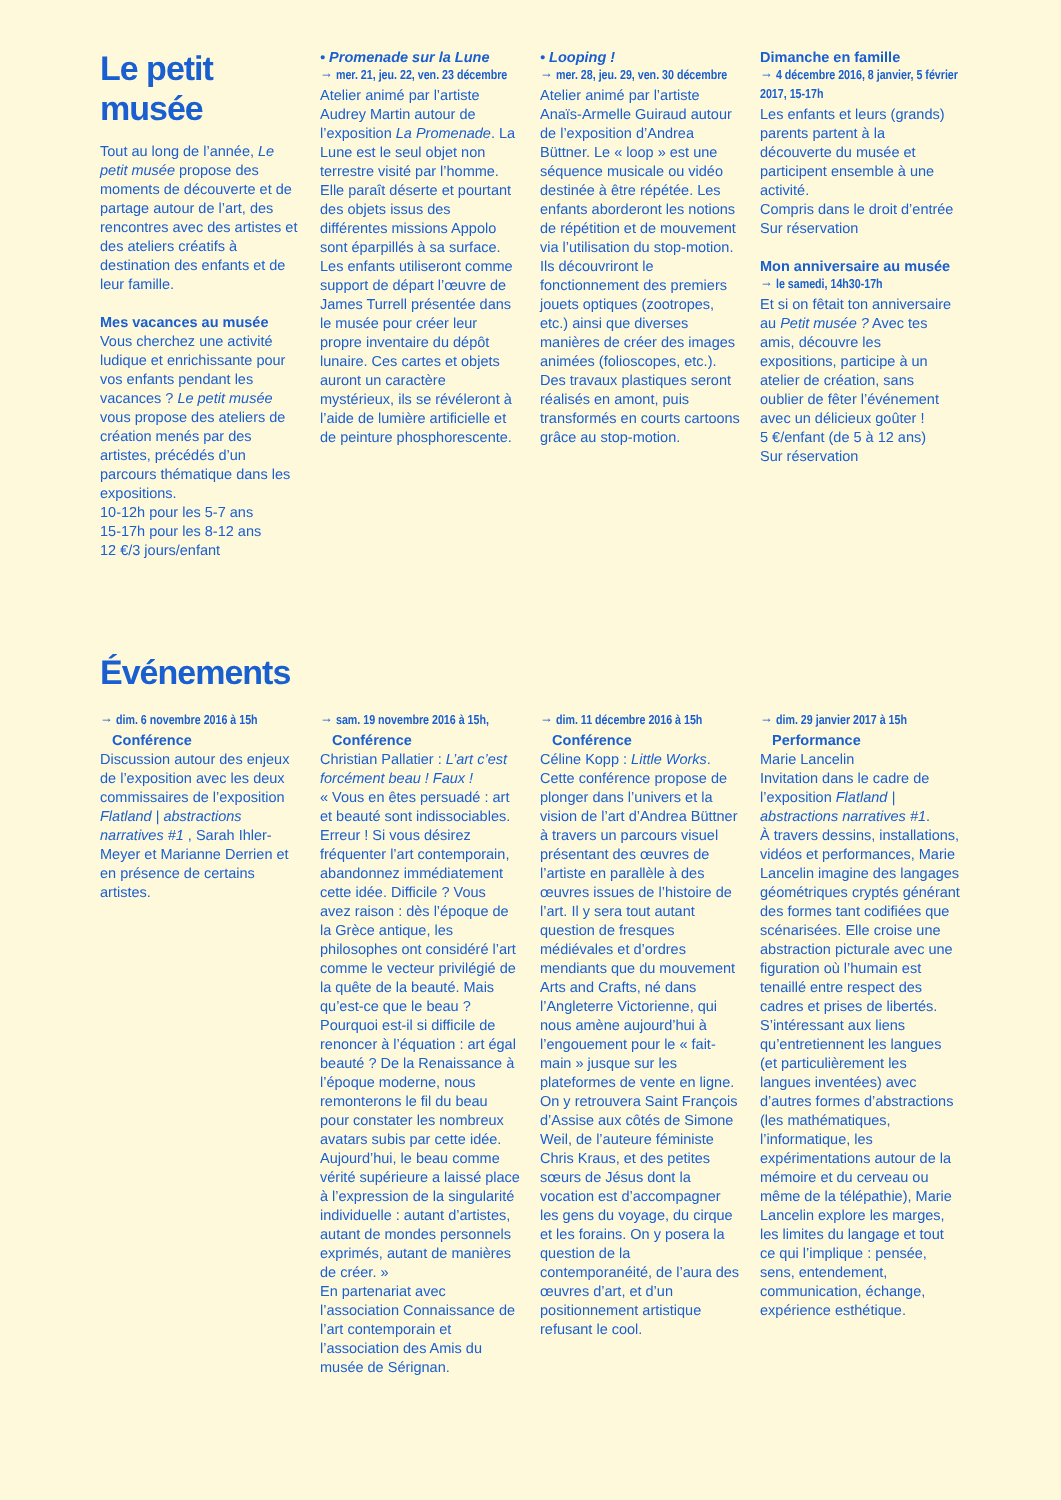Le petit musée
Tout au long de l’année, Le petit musée propose des moments de découverte et de partage autour de l’art, des rencontres avec des artistes et des ateliers créatifs à destination des enfants et de leur famille.
Mes vacances au musée
Vous cherchez une activité ludique et enrichissante pour vos enfants pendant les vacances ? Le petit musée vous propose des ateliers de création menés par des artistes, précédés d’un parcours thématique dans les expositions.
10-12h pour les 5-7 ans
15-17h pour les 8-12 ans
12 €/3 jours/enfant
• Promenade sur la Lune
→ mer. 21, jeu. 22, ven. 23 décembre
Atelier animé par l’artiste Audrey Martin autour de l’exposition La Promenade. La Lune est le seul objet non terrestre visité par l’homme. Elle paraît déserte et pourtant des objets issus des différentes missions Appolo sont éparpillés à sa surface. Les enfants utiliseront comme support de départ l’œuvre de James Turrell présentée dans le musée pour créer leur propre inventaire du dépôt lunaire. Ces cartes et objets auront un caractère mystérieux, ils se révéleront à l’aide de lumière artificielle et de peinture phosphorescente.
• Looping !
→ mer. 28, jeu. 29, ven. 30 décembre
Atelier animé par l’artiste Anaïs-Armelle Guiraud autour de l’exposition d’Andrea Büttner. Le « loop » est une séquence musicale ou vidéo destinée à être répétée. Les enfants aborderont les notions de répétition et de mouvement via l’utilisation du stop-motion. Ils découvriront le fonctionnement des premiers jouets optiques (zootropes, etc.) ainsi que diverses manières de créer des images animées (folioscopes, etc.). Des travaux plastiques seront réalisés en amont, puis transformés en courts cartoons grâce au stop-motion.
Dimanche en famille
→ 4 décembre 2016, 8 janvier, 5 février 2017, 15-17h
Les enfants et leurs (grands) parents partent à la découverte du musée et participent ensemble à une activité.
Compris dans le droit d’entrée
Sur réservation
Mon anniversaire au musée
→ le samedi, 14h30-17h
Et si on fêtait ton anniversaire au Petit musée ? Avec tes amis, découvre les expositions, participe à un atelier de création, sans oublier de fêter l’événement avec un délicieux goûter !
5 €/enfant (de 5 à 12 ans)
Sur réservation
Événements
→ dim. 6 novembre 2016 à 15h
Conférence
Discussion autour des enjeux de l’exposition avec les deux commissaires de l’exposition Flatland | abstractions narratives #1 , Sarah Ihler-Meyer et Marianne Derrien et en présence de certains artistes.
→ sam. 19 novembre 2016 à 15h,
Conférence
Christian Pallatier : L’art c’est forcément beau ! Faux !
« Vous en êtes persuadé : art et beauté sont indissociables. Erreur ! Si vous désirez fréquenter l’art contemporain, abandonnez immédiatement cette idée. Difficile ? Vous avez raison : dès l’époque de la Grèce antique, les philosophes ont considéré l’art comme le vecteur privilégié de la quête de la beauté. Mais qu’est-ce que le beau ? Pourquoi est-il si difficile de renoncer à l’équation : art égal beauté ? De la Renaissance à l’époque moderne, nous remonterons le fil du beau pour constater les nombreux avatars subis par cette idée. Aujourd’hui, le beau comme vérité supérieure a laissé place à l’expression de la singularité individuelle : autant d’artistes, autant de mondes personnels exprimés, autant de manières de créer. »
En partenariat avec l’association Connaissance de l’art contemporain et l’association des Amis du musée de Sérignan.
→ dim. 11 décembre 2016 à 15h
Conférence
Céline Kopp : Little Works.
Cette conférence propose de plonger dans l’univers et la vision de l’art d’Andrea Büttner à travers un parcours visuel présentant des œuvres de l’artiste en parallèle à des œuvres issues de l’histoire de l’art. Il y sera tout autant question de fresques médiévales et d’ordres mendiants que du mouvement Arts and Crafts, né dans l’Angleterre Victorienne, qui nous amène aujourd’hui à l’engouement pour le « fait-main » jusque sur les plateformes de vente en ligne. On y retrouvera Saint François d’Assise aux côtés de Simone Weil, de l’auteure féministe Chris Kraus, et des petites sœurs de Jésus dont la vocation est d’accompagner les gens du voyage, du cirque et les forains. On y posera la question de la contemporanéité, de l’aura des œuvres d’art, et d’un positionnement artistique refusant le cool.
→ dim. 29 janvier 2017 à 15h
Performance
Marie Lancelin
Invitation dans le cadre de l’exposition Flatland | abstractions narratives #1.
À travers dessins, installations, vidéos et performances, Marie Lancelin imagine des langages géométriques cryptés générant des formes tant codifiées que scénarisées. Elle croise une abstraction picturale avec une figuration où l’humain est tenaillé entre respect des cadres et prises de libertés. S’intéressant aux liens qu’entretiennent les langues (et particulièrement les langues inventées) avec d’autres formes d’abstractions (les mathématiques, l’informatique, les expérimentations autour de la mémoire et du cerveau ou même de la télépathie), Marie Lancelin explore les marges, les limites du langage et tout ce qui l’implique : pensée, sens, entendement, communication, échange, expérience esthétique.